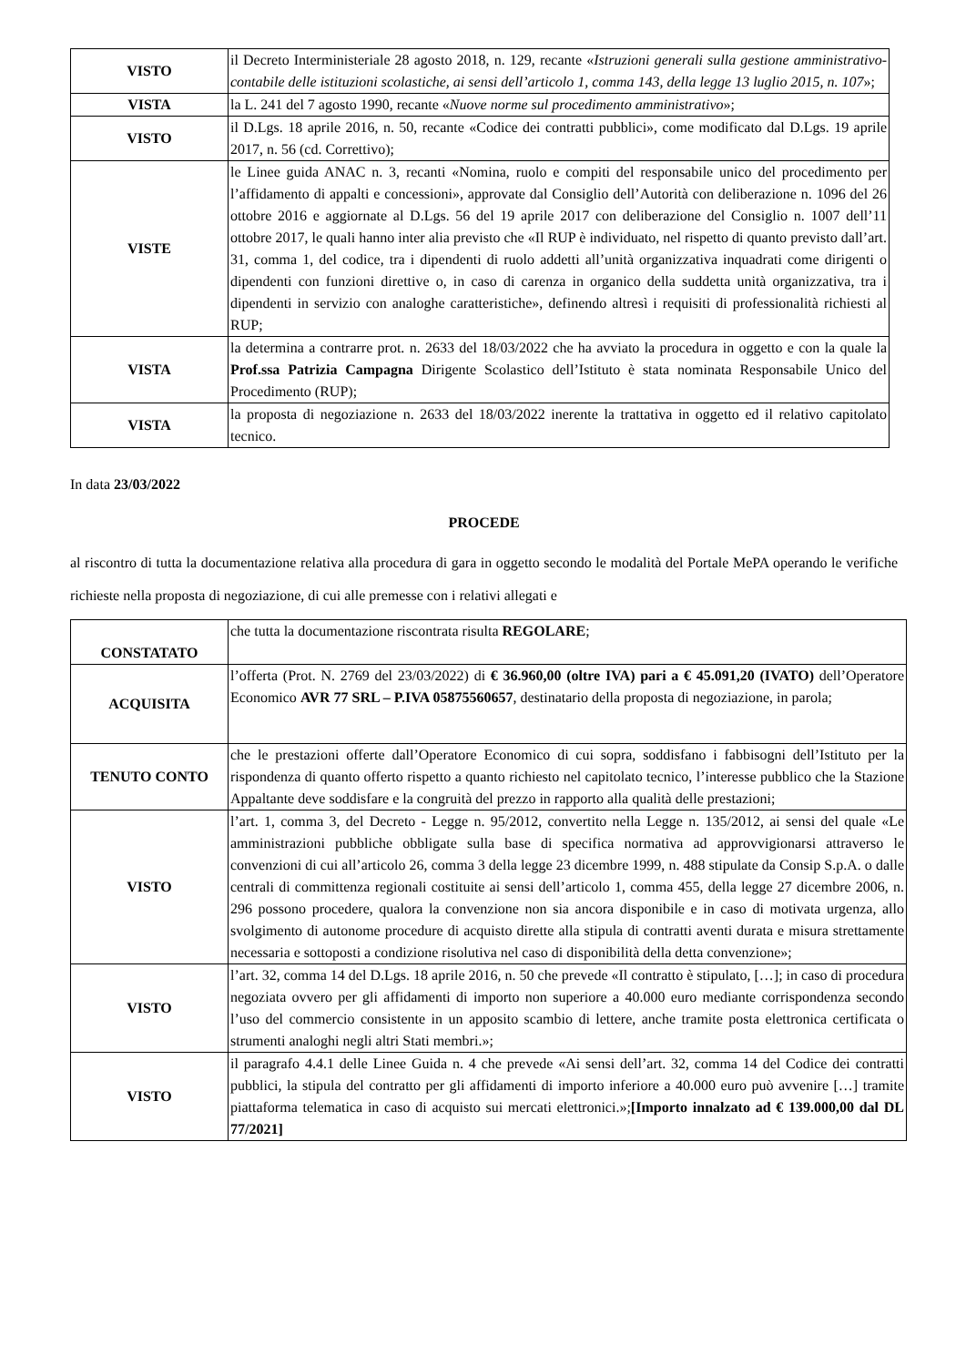| VISTO | il Decreto Interministeriale 28 agosto 2018, n. 129, recante « Istruzioni generali sulla gestione amministrativo-contabile delle istituzioni scolastiche, ai sensi dell’articolo 1, comma 143, della legge 13 luglio 2015, n. 107 »; |
| VISTA | la L. 241 del 7 agosto 1990, recante « Nuove norme sul procedimento amministrativo »; |
| VISTO | il D.Lgs. 18 aprile 2016, n. 50, recante «Codice dei contratti pubblici», come modificato dal D.Lgs. 19 aprile 2017, n. 56 (cd. Correttivo); |
| VISTE | le Linee guida ANAC n. 3, recanti «Nomina, ruolo e compiti del responsabile unico del procedimento per l’affidamento di appalti e concessioni», approvate dal Consiglio dell’Autorità con deliberazione n. 1096 del 26 ottobre 2016 e aggiornate al D.Lgs. 56 del 19 aprile 2017 con deliberazione del Consiglio n. 1007 dell’11 ottobre 2017, le quali hanno inter alia previsto che «Il RUP è individuato, nel rispetto di quanto previsto dall’art. 31, comma 1, del codice, tra i dipendenti di ruolo addetti all’unità organizzativa inquadrati come dirigenti o dipendenti con funzioni direttive o, in caso di carenza in organico della suddetta unità organizzativa, tra i dipendenti in servizio con analoghe caratteristiche», definendo altresì i requisiti di professionalità richiesti al RUP; |
| VISTA | la determina a contrarre prot. n. 2633 del 18/03/2022 che ha avviato la procedura in oggetto e con la quale la Prof.ssa Patrizia Campagna Dirigente Scolastico dell’Istituto è stata nominata Responsabile Unico del Procedimento (RUP); |
| VISTA | la proposta di negoziazione n. 2633 del 18/03/2022 inerente la trattativa in oggetto ed il relativo capitolato tecnico. |
In data 23/03/2022
PROCEDE
al riscontro di tutta la documentazione relativa alla procedura di gara in oggetto secondo le modalità del Portale MePA operando le verifiche richieste nella proposta di negoziazione, di cui alle premesse con i relativi allegati e
| CONSTATATO | che tutta la documentazione riscontrata risulta REGOLARE ; |
| ACQUISITA | l’offerta (Prot. N. 2769 del 23/03/2022) di € 36.960,00 (oltre IVA) pari a € 45.091,20 (IVATO) dell’Operatore Economico AVR 77 SRL – P.IVA 05875560657 , destinatario della proposta di negoziazione, in parola; |
| TENUTO CONTO | che le prestazioni offerte dall’Operatore Economico di cui sopra, soddisfano i fabbisogni dell’Istituto per la rispondenza di quanto offerto rispetto a quanto richiesto nel capitolato tecnico, l’interesse pubblico che la Stazione Appaltante deve soddisfare e la congruità del prezzo in rapporto alla qualità delle prestazioni; |
| VISTO | l’art. 1, comma 3, del Decreto - Legge n. 95/2012, convertito nella Legge n. 135/2012, ai sensi del quale «Le amministrazioni pubbliche obbligate sulla base di specifica normativa ad approvvigionarsi attraverso le convenzioni di cui all’articolo 26, comma 3 della legge 23 dicembre 1999, n. 488 stipulate da Consip S.p.A. o dalle centrali di committenza regionali costituite ai sensi dell’articolo 1, comma 455, della legge 27 dicembre 2006, n. 296 possono procedere, qualora la convenzione non sia ancora disponibile e in caso di motivata urgenza, allo svolgimento di autonome procedure di acquisto dirette alla stipula di contratti aventi durata e misura strettamente necessaria e sottoposti a condizione risolutiva nel caso di disponibilità della detta convenzione»; |
| VISTO | l’art. 32, comma 14 del D.Lgs. 18 aprile 2016, n. 50 che prevede «Il contratto è stipulato, […]; in caso di procedura negoziata ovvero per gli affidamenti di importo non superiore a 40.000 euro mediante corrispondenza secondo l’uso del commercio consistente in un apposito scambio di lettere, anche tramite posta elettronica certificata o strumenti analoghi negli altri Stati membri.»; |
| VISTO | il paragrafo 4.4.1 delle Linee Guida n. 4 che prevede «Ai sensi dell’art. 32, comma 14 del Codice dei contratti pubblici, la stipula del contratto per gli affidamenti di importo inferiore a 40.000 euro può avvenire […] tramite piattaforma telematica in caso di acquisto sui mercati elettronici.»; [Importo innalzato ad € 139.000,00 dal DL 77/2021] |